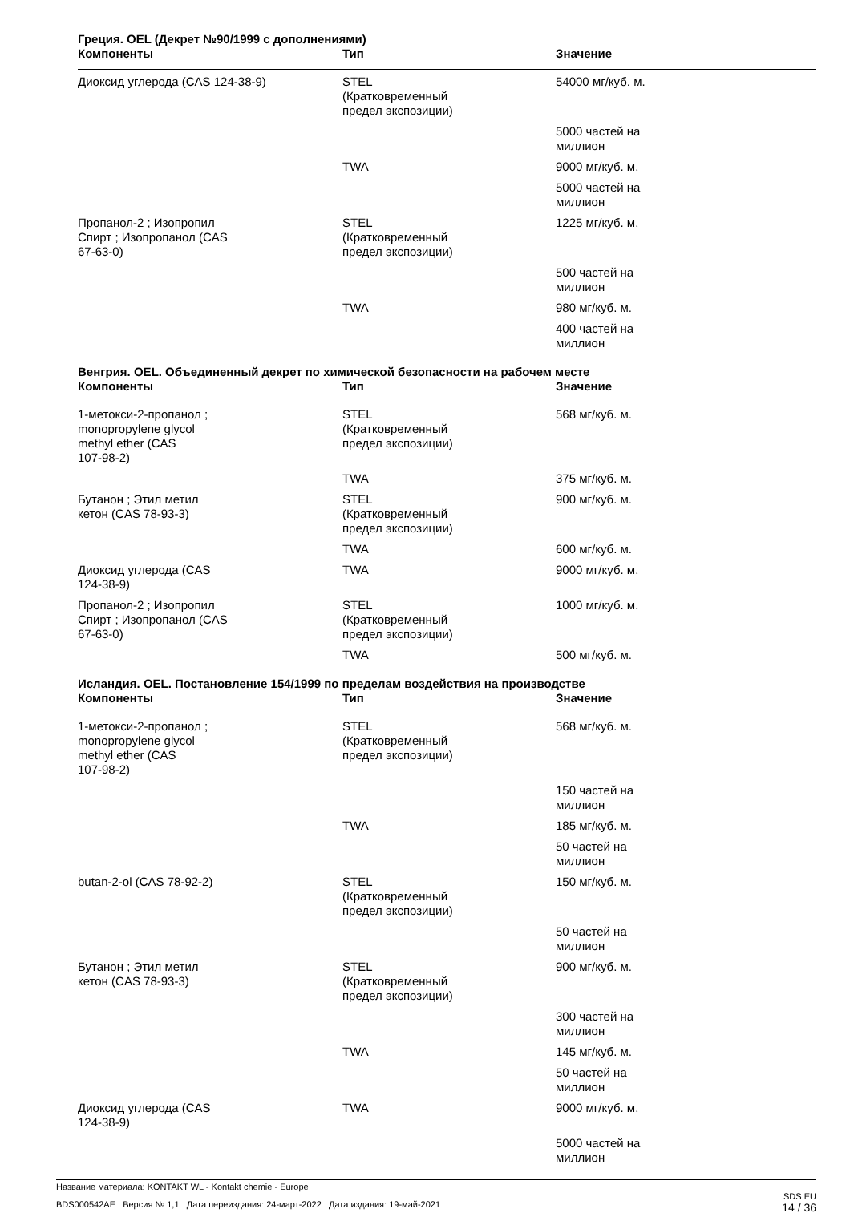Греция. OEL (Декрет №90/1999 с дополнениями)
| Компоненты | Тип | Значение |
| --- | --- | --- |
| Диоксид углерода (CAS 124-38-9) | STEL (Кратковременный предел экспозиции) | 54000 мг/куб. м. |
| | | 5000 частей на миллион |
| | TWA | 9000 мг/куб. м. |
| | | 5000 частей на миллион |
| Пропанол-2 ; Изопропил Спирт ; Изопропанол (CAS 67-63-0) | STEL (Кратковременный предел экспозиции) | 1225 мг/куб. м. |
| | | 500 частей на миллион |
| | TWA | 980 мг/куб. м. |
| | | 400 частей на миллион |
Венгрия. OEL. Объединенный декрет по химической безопасности на рабочем месте
| Компоненты | Тип | Значение |
| --- | --- | --- |
| 1-метокси-2-пропанол ; monopropylene glycol methyl ether (CAS 107-98-2) | STEL (Кратковременный предел экспозиции) | 568 мг/куб. м. |
| | TWA | 375 мг/куб. м. |
| Бутанон ; Этил метил кетон (CAS 78-93-3) | STEL (Кратковременный предел экспозиции) | 900 мг/куб. м. |
| | TWA | 600 мг/куб. м. |
| Диоксид углерода (CAS 124-38-9) | TWA | 9000 мг/куб. м. |
| Пропанол-2 ; Изопропил Спирт ; Изопропанол (CAS 67-63-0) | STEL (Кратковременный предел экспозиции) | 1000 мг/куб. м. |
| | TWA | 500 мг/куб. м. |
Исландия. OEL. Постановление 154/1999 по пределам воздействия на производстве
| Компоненты | Тип | Значение |
| --- | --- | --- |
| 1-метокси-2-пропанол ; monopropylene glycol methyl ether (CAS 107-98-2) | STEL (Кратковременный предел экспозиции) | 568 мг/куб. м. |
| | | 150 частей на миллион |
| | TWA | 185 мг/куб. м. |
| | | 50 частей на миллион |
| butan-2-ol (CAS 78-92-2) | STEL (Кратковременный предел экспозиции) | 150 мг/куб. м. |
| | | 50 частей на миллион |
| Бутанон ; Этил метил кетон (CAS 78-93-3) | STEL (Кратковременный предел экспозиции) | 900 мг/куб. м. |
| | | 300 частей на миллион |
| | TWA | 145 мг/куб. м. |
| | | 50 частей на миллион |
| Диоксид углерода (CAS 124-38-9) | TWA | 9000 мг/куб. м. |
| | | 5000 частей на миллион |
Название материала: KONTAKT WL - Kontakt chemie - Europe
BDS000542AE Версия № 1,1 Дата переиздания: 24-март-2022 Дата издания: 19-май-2021
SDS EU
14 / 36